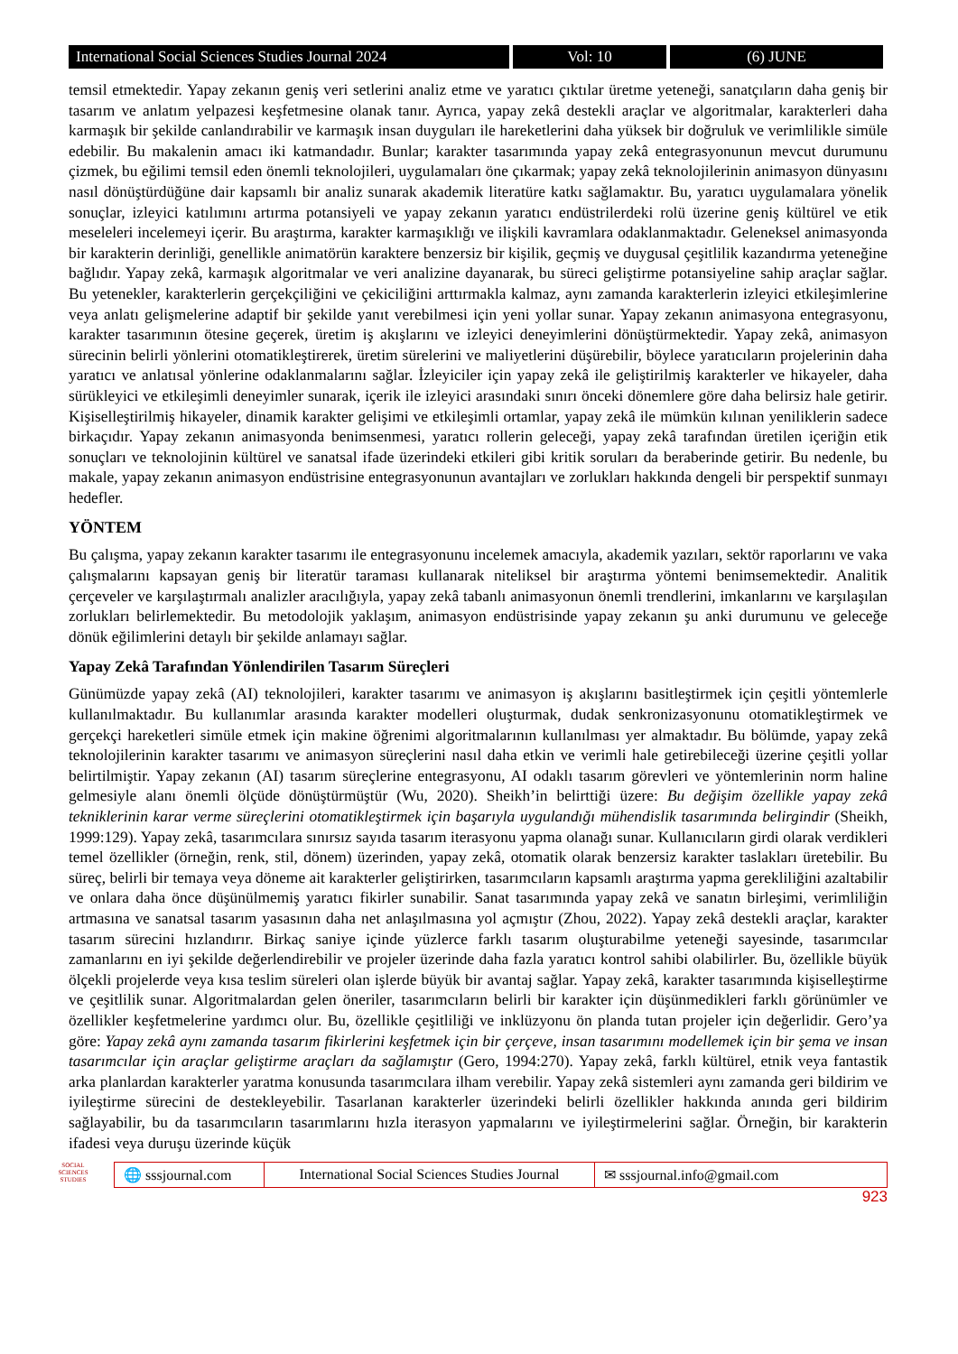International Social Sciences Studies Journal 2024
Vol: 10 (6) JUNE
temsil etmektedir. Yapay zekanın geniş veri setlerini analiz etme ve yaratıcı çıktılar üretme yeteneği, sanatçıların daha geniş bir tasarım ve anlatım yelpazesi keşfetmesine olanak tanır. Ayrıca, yapay zekâ destekli araçlar ve algoritmalar, karakterleri daha karmaşık bir şekilde canlandırabilir ve karmaşık insan duyguları ile hareketlerini daha yüksek bir doğruluk ve verimlilikle simüle edebilir. Bu makalenin amacı iki katmandadır. Bunlar; karakter tasarımında yapay zekâ entegrasyonunun mevcut durumunu çizmek, bu eğilimi temsil eden önemli teknolojileri, uygulamaları öne çıkarmak; yapay zekâ teknolojilerinin animasyon dünyasını nasıl dönüştürdüğüne dair kapsamlı bir analiz sunarak akademik literatüre katkı sağlamaktır. Bu, yaratıcı uygulamalara yönelik sonuçlar, izleyici katılımını artırma potansiyeli ve yapay zekanın yaratıcı endüstrilerdeki rolü üzerine geniş kültürel ve etik meseleleri incelemeyi içerir. Bu araştırma, karakter karmaşıklığı ve ilişkili kavramlara odaklanmaktadır. Geleneksel animasyonda bir karakterin derinliği, genellikle animatörün karaktere benzersiz bir kişilik, geçmiş ve duygusal çeşitlilik kazandırma yeteneğine bağlıdır. Yapay zekâ, karmaşık algoritmalar ve veri analizine dayanarak, bu süreci geliştirme potansiyeline sahip araçlar sağlar. Bu yetenekler, karakterlerin gerçekçiliğini ve çekiciliğini arttırmakla kalmaz, aynı zamanda karakterlerin izleyici etkileşimlerine veya anlatı gelişmelerine adaptif bir şekilde yanıt verebilmesi için yeni yollar sunar. Yapay zekanın animasyona entegrasyonu, karakter tasarımının ötesine geçerek, üretim iş akışlarını ve izleyici deneyimlerini dönüştürmektedir. Yapay zekâ, animasyon sürecinin belirli yönlerini otomatikleştirerek, üretim sürelerini ve maliyetlerini düşürebilir, böylece yaratıcıların projelerinin daha yaratıcı ve anlatısal yönlerine odaklanmalarını sağlar. İzleyiciler için yapay zekâ ile geliştirilmiş karakterler ve hikayeler, daha sürükleyici ve etkileşimli deneyimler sunarak, içerik ile izleyici arasındaki sınırı önceki dönemlere göre daha belirsiz hale getirir. Kişiselleştirilmiş hikayeler, dinamik karakter gelişimi ve etkileşimli ortamlar, yapay zekâ ile mümkün kılınan yeniliklerin sadece birkaçıdır. Yapay zekanın animasyonda benimsenmesi, yaratıcı rollerin geleceği, yapay zekâ tarafından üretilen içeriğin etik sonuçları ve teknolojinin kültürel ve sanatsal ifade üzerindeki etkileri gibi kritik soruları da beraberinde getirir. Bu nedenle, bu makale, yapay zekanın animasyon endüstrisine entegrasyonunun avantajları ve zorlukları hakkında dengeli bir perspektif sunmayı hedefler.
YÖNTEM
Bu çalışma, yapay zekanın karakter tasarımı ile entegrasyonunu incelemek amacıyla, akademik yazıları, sektör raporlarını ve vaka çalışmalarını kapsayan geniş bir literatür taraması kullanarak niteliksel bir araştırma yöntemi benimsemektedir. Analitik çerçeveler ve karşılaştırmalı analizler aracılığıyla, yapay zekâ tabanlı animasyonun önemli trendlerini, imkanlarını ve karşılaşılan zorlukları belirlemektedir. Bu metodolojik yaklaşım, animasyon endüstrisinde yapay zekanın şu anki durumunu ve geleceğe dönük eğilimlerini detaylı bir şekilde anlamayı sağlar.
Yapay Zekâ Tarafından Yönlendirilen Tasarım Süreçleri
Günümüzde yapay zekâ (AI) teknolojileri, karakter tasarımı ve animasyon iş akışlarını basitleştirmek için çeşitli yöntemlerle kullanılmaktadır. Bu kullanımlar arasında karakter modelleri oluşturmak, dudak senkronizasyonunu otomatikleştirmek ve gerçekçi hareketleri simüle etmek için makine öğrenimi algoritmalarının kullanılması yer almaktadır. Bu bölümde, yapay zekâ teknolojilerinin karakter tasarımı ve animasyon süreçlerini nasıl daha etkin ve verimli hale getirebileceği üzerine çeşitli yollar belirtilmiştir. Yapay zekanın (AI) tasarım süreçlerine entegrasyonu, AI odaklı tasarım görevleri ve yöntemlerinin norm haline gelmesiyle alanı önemli ölçüde dönüştürmüştür (Wu, 2020). Sheikh’in belirttiği üzere: Bu değişim özellikle yapay zekâ tekniklerinin karar verme süreçlerini otomatikleştirmek için başarıyla uygulandığı mühendislik tasarımında belirgindir (Sheikh, 1999:129). Yapay zekâ, tasarımcılara sınırsız sayıda tasarım iterasyonu yapma olanağı sunar. Kullanıcıların girdi olarak verdikleri temel özellikler (örneğin, renk, stil, dönem) üzerinden, yapay zekâ, otomatik olarak benzersiz karakter taslakları üretebilir. Bu süreç, belirli bir temaya veya döneme ait karakterler geliştirirken, tasarımcıların kapsamlı araştırma yapma gerekliliğini azaltabilir ve onlara daha önce düşünülmemiş yaratıcı fikirler sunabilir. Sanat tasarımında yapay zekâ ve sanatın birleşimi, verimliliğin artmasına ve sanatsal tasarım yasasının daha net anlaşılmasına yol açmıştır (Zhou, 2022). Yapay zekâ destekli araçlar, karakter tasarım sürecini hızlandırır. Birkaç saniye içinde yüzlerce farklı tasarım oluşturabilme yeteneği sayesinde, tasarımcılar zamanlarını en iyi şekilde değerlendirebilir ve projeler üzerinde daha fazla yaratıcı kontrol sahibi olabilirler. Bu, özellikle büyük ölçekli projelerde veya kısa teslim süreleri olan işlerde büyük bir avantaj sağlar. Yapay zekâ, karakter tasarımında kişiselleştirme ve çeşitlilik sunar. Algoritmalardan gelen öneriler, tasarımcıların belirli bir karakter için düşünmedikleri farklı görünümler ve özellikler keşfetmelerine yardımcı olur. Bu, özellikle çeşitliliği ve inklüzyonu ön planda tutan projeler için değerlidir. Gero’ya göre: Yapay zekâ aynı zamanda tasarım fikirlerini keşfetmek için bir çerçeve, insan tasarımını modellemek için bir şema ve insan tasarımcılar için araçlar geliştirme araçları da sağlamıştır (Gero, 1994:270). Yapay zekâ, farklı kültürel, etnik veya fantastik arka planlardan karakterler yaratma konusunda tasarımcılara ilham verebilir. Yapay zekâ sistemleri aynı zamanda geri bildirim ve iyileştirme sürecini de destekleyebilir. Tasarlanan karakterler üzerindeki belirli özellikler hakkında anında geri bildirim sağlayabilir, bu da tasarımcıların tasarımlarını hızla iterasyon yapmalarını ve iyileştirmelerini sağlar. Örneğin, bir karakterin ifadesi veya duruşu üzerinde küçük
SOCIAL SCIENCES STUDIES
🌐 sssjournal.com
International Social Sciences Studies Journal
✉ sssjournal.info@gmail.com
923